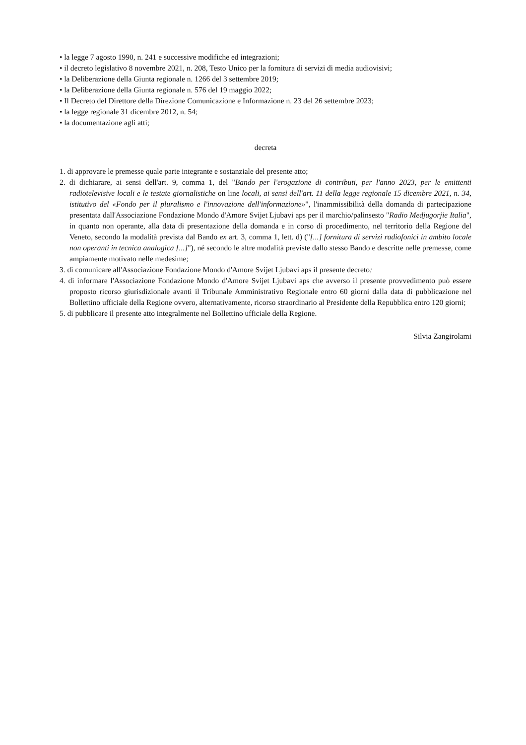• la legge 7 agosto 1990, n. 241 e successive modifiche ed integrazioni;
• il decreto legislativo 8 novembre 2021, n. 208, Testo Unico per la fornitura di servizi di media audiovisivi;
• la Deliberazione della Giunta regionale n. 1266 del 3 settembre 2019;
• la Deliberazione della Giunta regionale n. 576 del 19 maggio 2022;
• Il Decreto del Direttore della Direzione Comunicazione e Informazione n. 23 del 26 settembre 2023;
• la legge regionale 31 dicembre 2012, n. 54;
• la documentazione agli atti;
decreta
1. di approvare le premesse quale parte integrante e sostanziale del presente atto;
2. di dichiarare, ai sensi dell'art. 9, comma 1, del "Bando per l'erogazione di contributi, per l'anno 2023, per le emittenti radiotelevisive locali e le testate giornalistiche on line locali, ai sensi dell'art. 11 della legge regionale 15 dicembre 2021, n. 34, istitutivo del «Fondo per il pluralismo e l'innovazione dell'informazione»", l'inammissibilità della domanda di partecipazione presentata dall'Associazione Fondazione Mondo d'Amore Svijet Ljubavi aps per il marchio/palinsesto "Radio Medjugorjie Italia", in quanto non operante, alla data di presentazione della domanda e in corso di procedimento, nel territorio della Regione del Veneto, secondo la modalità prevista dal Bando ex art. 3, comma 1, lett. d) ("[...] fornitura di servizi radiofonici in ambito locale non operanti in tecnica analogica [...]"), né secondo le altre modalità previste dallo stesso Bando e descritte nelle premesse, come ampiamente motivato nelle medesime;
3. di comunicare all'Associazione Fondazione Mondo d'Amore Svijet Ljubavi aps il presente decreto;
4. di informare l'Associazione Fondazione Mondo d'Amore Svijet Ljubavi aps che avverso il presente provvedimento può essere proposto ricorso giurisdizionale avanti il Tribunale Amministrativo Regionale entro 60 giorni dalla data di pubblicazione nel Bollettino ufficiale della Regione ovvero, alternativamente, ricorso straordinario al Presidente della Repubblica entro 120 giorni;
5. di pubblicare il presente atto integralmente nel Bollettino ufficiale della Regione.
Silvia Zangirolami